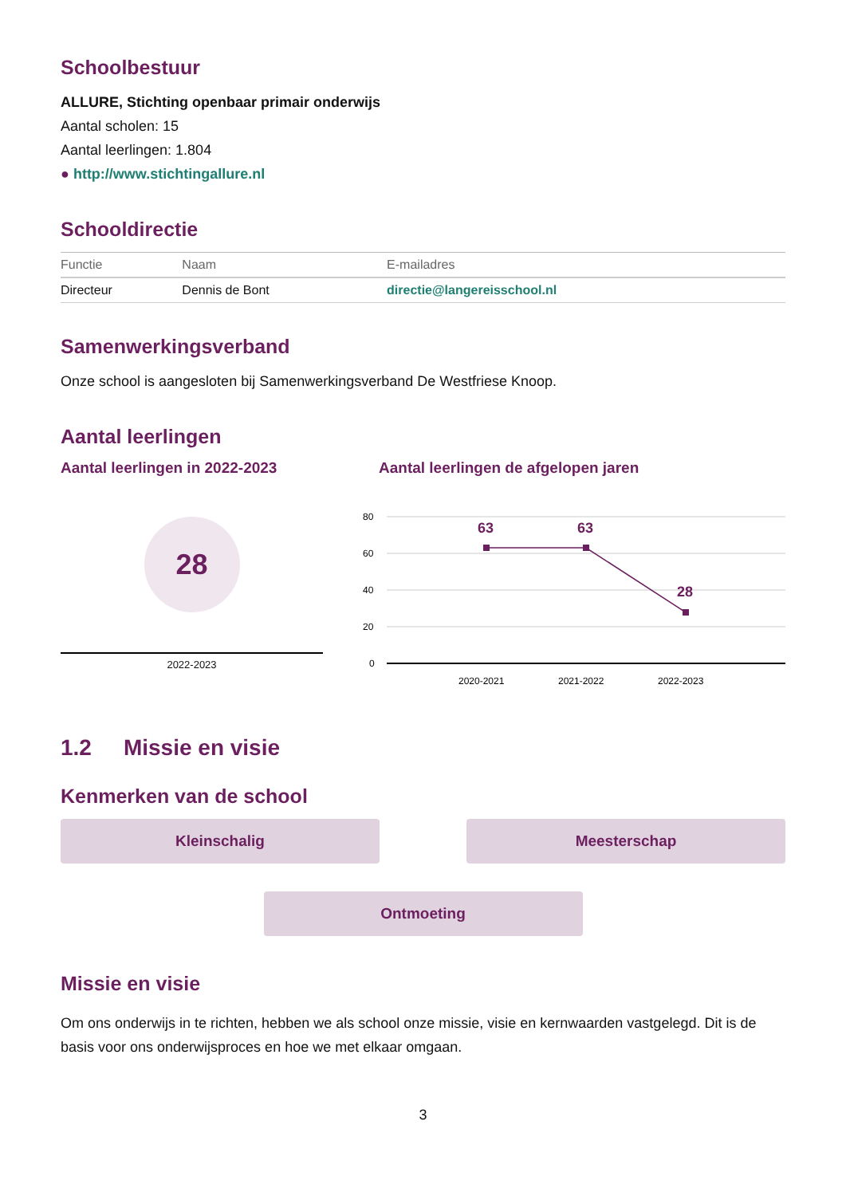Schoolbestuur
ALLURE, Stichting openbaar primair onderwijs
Aantal scholen: 15
Aantal leerlingen: 1.804
● http://www.stichtingallure.nl
Schooldirectie
| Functie | Naam | E-mailadres |
| --- | --- | --- |
| Directeur | Dennis de Bont | directie@langereisschool.nl |
Samenwerkingsverband
Onze school is aangesloten bij Samenwerkingsverband De Westfriese Knoop.
Aantal leerlingen
Aantal leerlingen in 2022-2023
28
2022-2023
Aantal leerlingen de afgelopen jaren
80
60
40
20
0
2020-2021
2021-2022
2022-2023
63
63
28
1.2 Missie en visie
Kenmerken van de school
Kleinschalig Meesterschap
Ontmoeting
Missie en visie
Om ons onderwijs in te richten, hebben we als school onze missie, visie en kernwaarden vastgelegd. Dit is de basis voor ons onderwijsproces en hoe we met elkaar omgaan.
3